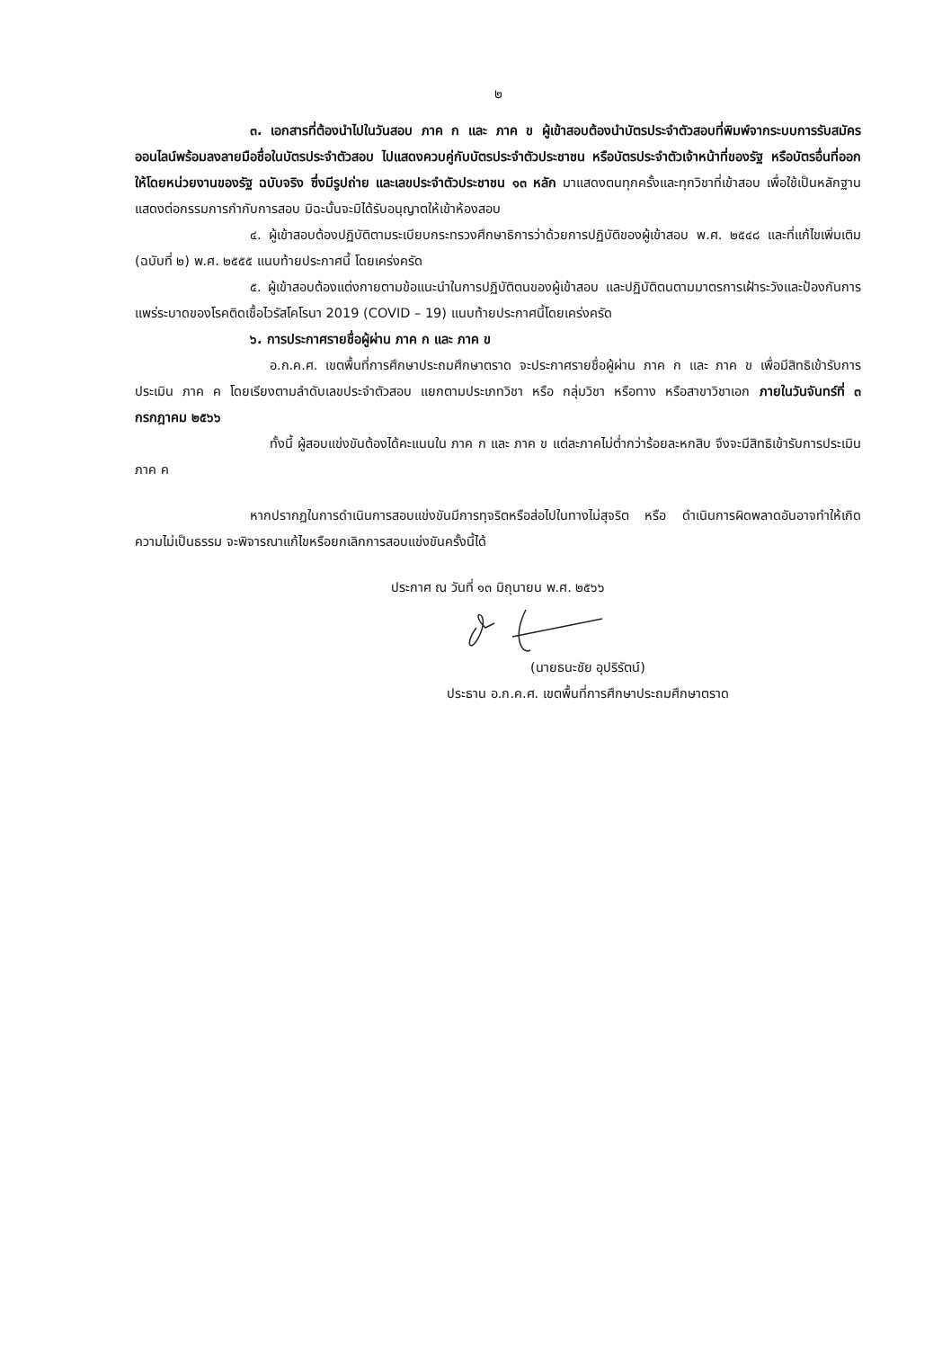๒
๓. เอกสารที่ต้องนำไปในวันสอบ ภาค ก และ ภาค ข ผู้เข้าสอบต้องนำบัตรประจำตัวสอบที่พิมพ์จากระบบการรับสมัครออนไลน์พร้อมลงลายมือชื่อในบัตรประจำตัวสอบ ไปแสดงควบคู่กับบัตรประจำตัวประชาชน หรือบัตรประจำตัวเจ้าหน้าที่ของรัฐ หรือบัตรอื่นที่ออกให้โดยหน่วยงานของรัฐ ฉบับจริง ซึ่งมีรูปถ่าย และเลขประจำตัวประชาชน ๑๓ หลัก มาแสดงตนทุกครั้งและทุกวิชาที่เข้าสอบ เพื่อใช้เป็นหลักฐานแสดงต่อกรรมการกำกับการสอบ มิฉะนั้นจะมิได้รับอนุญาตให้เข้าห้องสอบ
๔. ผู้เข้าสอบต้องปฏิบัติตามระเบียบกระทรวงศึกษาธิการว่าด้วยการปฏิบัติของผู้เข้าสอบ พ.ศ. ๒๕๔๘ และที่แก้ไขเพิ่มเติม (ฉบับที่ ๒) พ.ศ. ๒๕๕๕ แนบท้ายประกาศนี้ โดยเคร่งครัด
๕. ผู้เข้าสอบต้องแต่งกายตามข้อแนะนำในการปฏิบัติตนของผู้เข้าสอบ และปฏิบัติตนตามมาตรการเฝ้าระวังและป้องกันการแพร่ระบาดของโรคติดเชื้อไวรัสโคโรนา 2019 (COVID – 19) แนบท้ายประกาศนี้โดยเคร่งครัด
๖. การประกาศรายชื่อผู้ผ่าน ภาค ก และ ภาค ข
อ.ก.ค.ศ. เขตพื้นที่การศึกษาประถมศึกษาตราด จะประกาศรายชื่อผู้ผ่าน ภาค ก และ ภาค ข เพื่อมีสิทธิเข้ารับการประเมิน ภาค ค โดยเรียงตามลำดับเลขประจำตัวสอบ แยกตามประเภทวิชา หรือ กลุ่มวิชา หรือทาง หรือสาขาวิชาเอก ภายในวันจันทร์ที่ ๓ กรกฎาคม ๒๕๖๖
ทั้งนี้ ผู้สอบแข่งขันต้องได้คะแนนใน ภาค ก และ ภาค ข แต่ละภาคไม่ต่ำกว่าร้อยละหกสิบ จึงจะมีสิทธิเข้ารับการประเมิน ภาค ค
หากปรากฏในการดำเนินการสอบแข่งขันมีการทุจริตหรือส่อไปในทางไม่สุจริต หรือ ดำเนินการผิดพลาดอันอาจทำให้เกิดความไม่เป็นธรรม จะพิจารณาแก้ไขหรือยกเลิกการสอบแข่งขันครั้งนี้ได้
ประกาศ ณ วันที่ ๑๓ มิถุนายน พ.ศ. ๒๕๖๖
(นายธนะชัย อุปริรัตน์)
ประธาน อ.ก.ค.ศ. เขตพื้นที่การศึกษาประถมศึกษาตราด